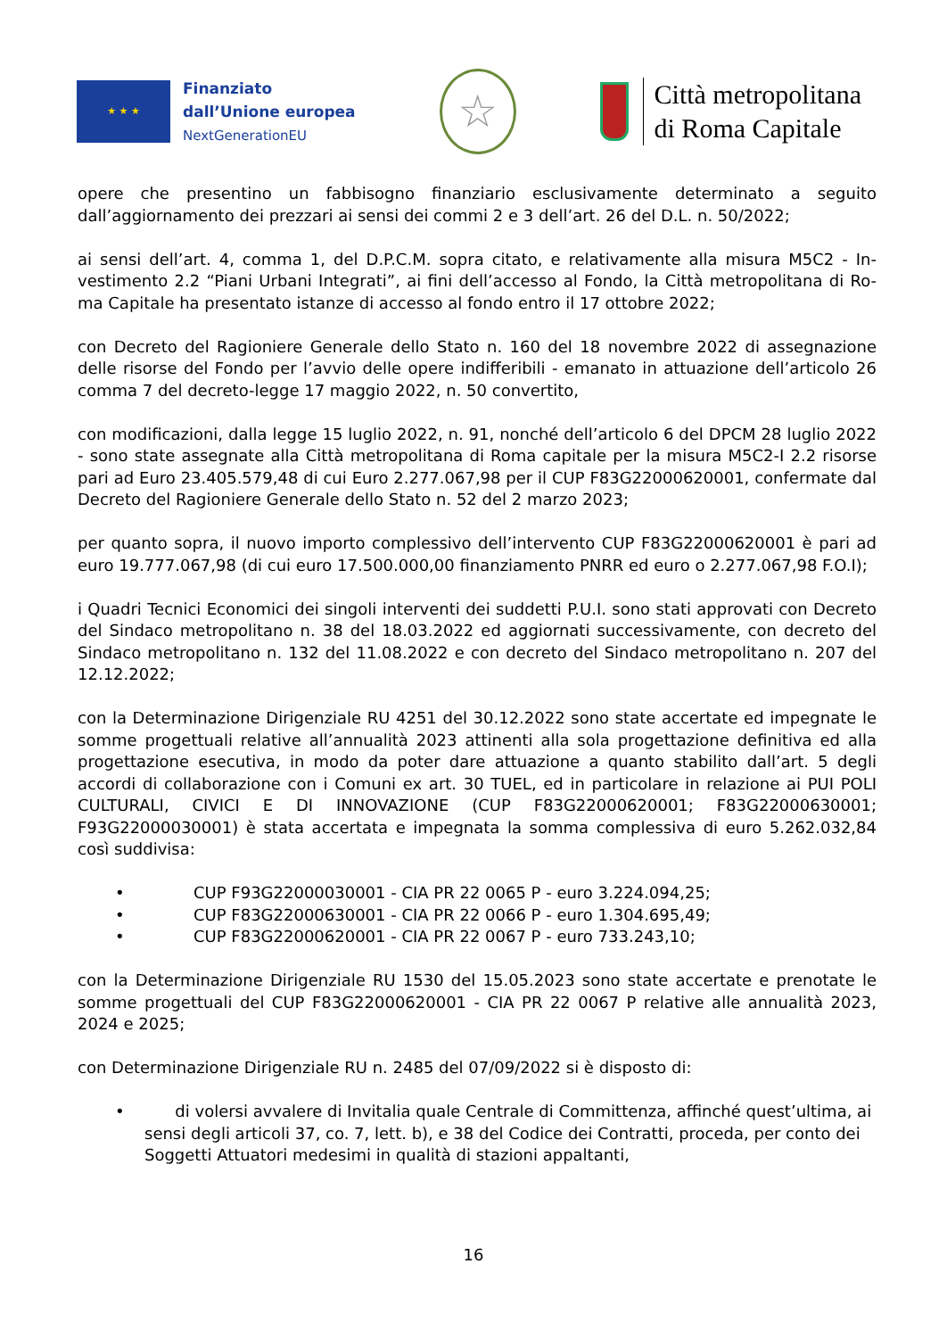★ ★ ★
Finanziato
dall’Unione europea
NextGenerationEU
☆
Città metropolitana
di Roma Capitale
opere che presentino un fabbisogno finanziario esclusivamente determinato a seguito dall’aggiornamento dei prezzari ai sensi dei commi 2 e 3 dell’art. 26 del D.L. n. 50/2022;
ai sensi dell’art. 4, comma 1, del D.P.C.M. sopra citato, e relativamente alla misura M5C2 - In-vestimento 2.2 “Piani Urbani Integrati”, ai fini dell’accesso al Fondo, la Città metropolitana di Ro-ma Capitale ha presentato istanze di accesso al fondo entro il 17 ottobre 2022;
con Decreto del Ragioniere Generale dello Stato n. 160 del 18 novembre 2022 di assegnazione delle risorse del Fondo per l’avvio delle opere indifferibili - emanato in attuazione dell’articolo 26 comma 7 del decreto-legge 17 maggio 2022, n. 50 convertito,
con modificazioni, dalla legge 15 luglio 2022, n. 91, nonché dell’articolo 6 del DPCM 28 luglio 2022 - sono state assegnate alla Città metropolitana di Roma capitale per la misura M5C2-I 2.2 risorse pari ad Euro 23.405.579,48 di cui Euro 2.277.067,98 per il CUP F83G22000620001, confermate dal Decreto del Ragioniere Generale dello Stato n. 52 del 2 marzo 2023;
per quanto sopra, il nuovo importo complessivo dell’intervento CUP F83G22000620001 è pari ad euro 19.777.067,98 (di cui euro 17.500.000,00 finanziamento PNRR ed euro o 2.277.067,98 F.O.I);
i Quadri Tecnici Economici dei singoli interventi dei suddetti P.U.I. sono stati approvati con Decreto del Sindaco metropolitano n. 38 del 18.03.2022 ed aggiornati successivamente, con decreto del Sindaco metropolitano n. 132 del 11.08.2022 e con decreto del Sindaco metropolitano n. 207 del 12.12.2022;
con la Determinazione Dirigenziale RU 4251 del 30.12.2022 sono state accertate ed impegnate le somme progettuali relative all’annualità 2023 attinenti alla sola progettazione definitiva ed alla progettazione esecutiva, in modo da poter dare attuazione a quanto stabilito dall’art. 5 degli accordi di collaborazione con i Comuni ex art. 30 TUEL, ed in particolare in relazione ai PUI POLI CULTURALI, CIVICI E DI INNOVAZIONE (CUP F83G22000620001; F83G22000630001; F93G22000030001) è stata accertata e impegnata la somma complessiva di euro 5.262.032,84 così suddivisa:
• CUP F93G22000030001 - CIA PR 22 0065 P - euro 3.224.094,25;
• CUP F83G22000630001 - CIA PR 22 0066 P - euro 1.304.695,49;
• CUP F83G22000620001 - CIA PR 22 0067 P - euro 733.243,10;
con la Determinazione Dirigenziale RU 1530 del 15.05.2023 sono state accertate e prenotate le somme progettuali del CUP F83G22000620001 - CIA PR 22 0067 P relative alle annualità 2023, 2024 e 2025;
con Determinazione Dirigenziale RU n. 2485 del 07/09/2022 si è disposto di:
• di volersi avvalere di Invitalia quale Centrale di Committenza, affinché quest’ultima, ai sensi degli articoli 37, co. 7, lett. b), e 38 del Codice dei Contratti, proceda, per conto dei Soggetti Attuatori medesimi in qualità di stazioni appaltanti,
16